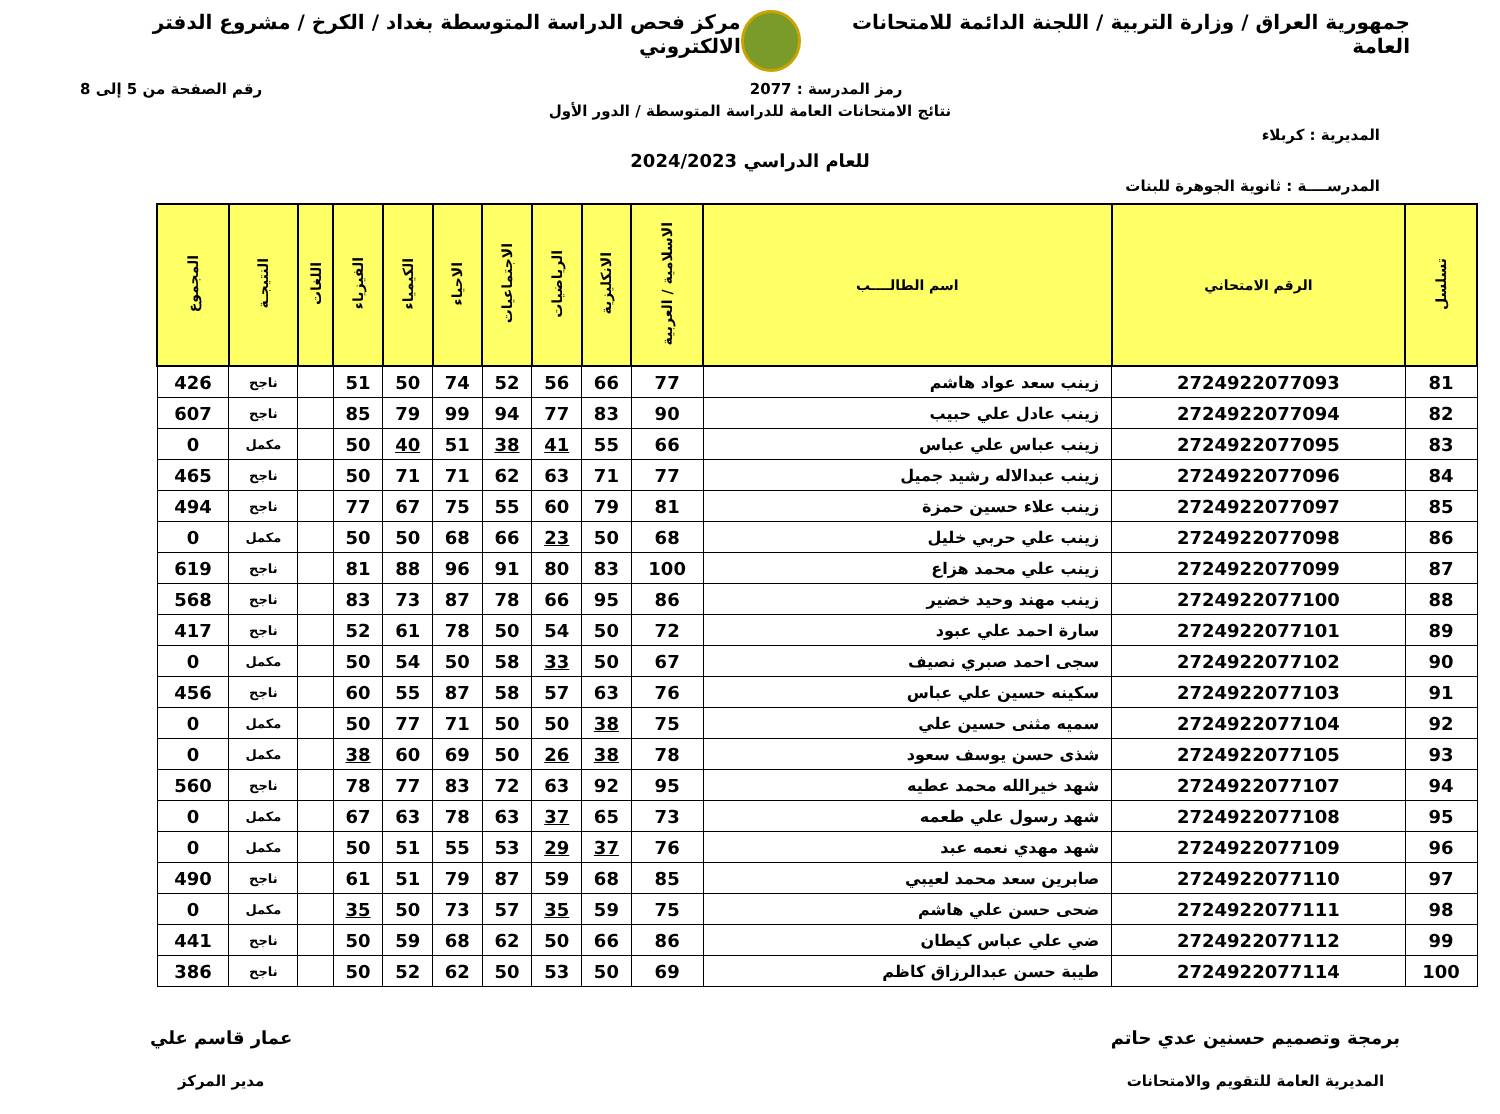جمهورية العراق / وزارة التربية / اللجنة الدائمة للامتحانات العامة
مركز فحص الدراسة المتوسطة بغداد / الكرخ / مشروع الدفتر الالكتروني
رمز المدرسة : 2077 رقم الصفحة من 5 إلى 8
نتائج الامتحانات العامة للدراسة المتوسطة / الدور الأول
المديرية : كربلاء
للعام الدراسي 2024/2023
المدرســــة : ثانوية الجوهرة للبنات
| تسلسل | الرقم الامتحاني | اسم الطالــــب | الاسلامية / العربية | الانكليزية | الرياضيات | الاجتماعيات | الاحياء | الكيمياء | الفيزياء | اللغات | النتيجـة | المجموع |
| --- | --- | --- | --- | --- | --- | --- | --- | --- | --- | --- | --- | --- |
| 81 | 2724922077093 | زينب سعد عواد هاشم | 77 | 66 | 56 | 52 | 74 | 50 | 51 | | ناجح | 426 |
| 82 | 2724922077094 | زينب عادل علي حبيب | 90 | 83 | 77 | 94 | 99 | 79 | 85 | | ناجح | 607 |
| 83 | 2724922077095 | زينب عباس علي عباس | 66 | 55 | 41 | 38 | 51 | 40 | 50 | | مكمل | 0 |
| 84 | 2724922077096 | زينب عبدالاله رشيد جميل | 77 | 71 | 63 | 62 | 71 | 71 | 50 | | ناجح | 465 |
| 85 | 2724922077097 | زينب علاء حسين حمزة | 81 | 79 | 60 | 55 | 75 | 67 | 77 | | ناجح | 494 |
| 86 | 2724922077098 | زينب علي حربي خليل | 68 | 50 | 23 | 66 | 68 | 50 | 50 | | مكمل | 0 |
| 87 | 2724922077099 | زينب علي محمد هزاع | 100 | 83 | 80 | 91 | 96 | 88 | 81 | | ناجح | 619 |
| 88 | 2724922077100 | زينب مهند وحيد خضير | 86 | 95 | 66 | 78 | 87 | 73 | 83 | | ناجح | 568 |
| 89 | 2724922077101 | سارة احمد علي عبود | 72 | 50 | 54 | 50 | 78 | 61 | 52 | | ناجح | 417 |
| 90 | 2724922077102 | سجى احمد صبري نصيف | 67 | 50 | 33 | 58 | 50 | 54 | 50 | | مكمل | 0 |
| 91 | 2724922077103 | سكينه حسين علي عباس | 76 | 63 | 57 | 58 | 87 | 55 | 60 | | ناجح | 456 |
| 92 | 2724922077104 | سميه مثنى حسين علي | 75 | 38 | 50 | 50 | 71 | 77 | 50 | | مكمل | 0 |
| 93 | 2724922077105 | شذى حسن يوسف سعود | 78 | 38 | 26 | 50 | 69 | 60 | 38 | | مكمل | 0 |
| 94 | 2724922077107 | شهد خيرالله محمد عطيه | 95 | 92 | 63 | 72 | 83 | 77 | 78 | | ناجح | 560 |
| 95 | 2724922077108 | شهد رسول علي طعمه | 73 | 65 | 37 | 63 | 78 | 63 | 67 | | مكمل | 0 |
| 96 | 2724922077109 | شهد مهدي نعمه عبد | 76 | 37 | 29 | 53 | 55 | 51 | 50 | | مكمل | 0 |
| 97 | 2724922077110 | صابرين سعد محمد لعيبي | 85 | 68 | 59 | 87 | 79 | 51 | 61 | | ناجح | 490 |
| 98 | 2724922077111 | ضحى حسن علي هاشم | 75 | 59 | 35 | 57 | 73 | 50 | 35 | | مكمل | 0 |
| 99 | 2724922077112 | ضي علي عباس كيطان | 86 | 66 | 50 | 62 | 68 | 59 | 50 | | ناجح | 441 |
| 100 | 2724922077114 | طيبة حسن عبدالرزاق كاظم | 69 | 50 | 53 | 50 | 62 | 52 | 50 | | ناجح | 386 |
برمجة وتصميم حسنين عدي حاتم
المديرية العامة للتقويم والامتحانات
عمار قاسم علي
مدير المركز